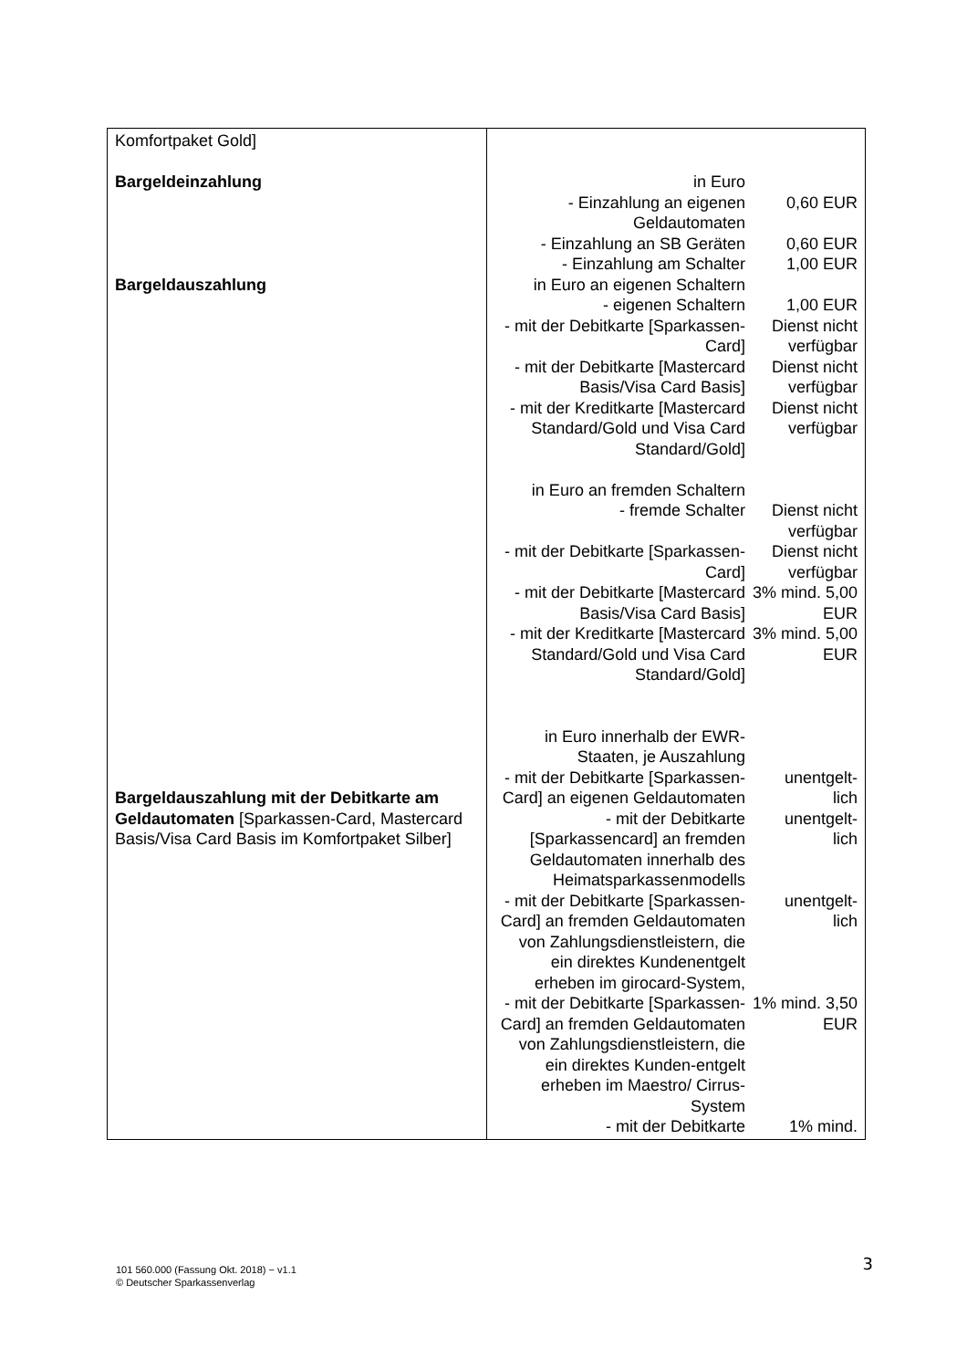| Komfortpaket Gold] Bargeldeinzahlung Bargeldauszahlung Bargeldauszahlung mit der Debitkarte am Geldautomaten [Sparkassen-Card, Mastercard Basis/Visa Card Basis im Komfortpaket Silber] | / in Euro / / / - Einzahlung an eigenen Geldautomaten / 0,60 EUR / / - Einzahlung an SB Geräten / 0,60 EUR / / - Einzahlung am Schalter / 1,00 EUR / / in Euro an eigenen Schaltern / / / - eigenen Schaltern / 1,00 EUR / / - mit der Debitkarte [Sparkassen-Card] / Dienst nicht verfügbar / / - mit der Debitkarte [Mastercard Basis/Visa Card Basis] / Dienst nicht verfügbar / / - mit der Kreditkarte [Mastercard Standard/Gold und Visa Card Standard/Gold] / Dienst nicht verfügbar / / in Euro an fremden Schaltern / / / - fremde Schalter / Dienst nicht verfügbar / / - mit der Debitkarte [Sparkassen-Card] / Dienst nicht verfügbar / / - mit der Debitkarte [Mastercard Basis/Visa Card Basis] / 3% mind. 5,00 EUR / / - mit der Kreditkarte [Mastercard Standard/Gold und Visa Card Standard/Gold] / 3% mind. 5,00 EUR / / in Euro innerhalb der EWR-Staaten, je Auszahlung / / / - mit der Debitkarte [Sparkassen-Card] an eigenen Geldautomaten / unentgelt- lich / / - mit der Debitkarte [Sparkassencard] an fremden Geldautomaten innerhalb des Heimatsparkassenmodells / unentgelt- lich / / - mit der Debitkarte [Sparkassen-Card] an fremden Geldautomaten von Zahlungsdienstleistern, die ein direktes Kundenentgelt erheben im girocard-System, / unentgelt- lich / / - mit der Debitkarte [Sparkassen-Card] an fremden Geldautomaten von Zahlungsdienstleistern, die ein direktes Kunden-entgelt erheben im Maestro/ Cirrus-System / 1% mind. 3,50 EUR / / - mit der Debitkarte / 1% mind. / |
101 560.000 (Fassung Okt. 2018) − v1.1
© Deutscher Sparkassenverlag
3